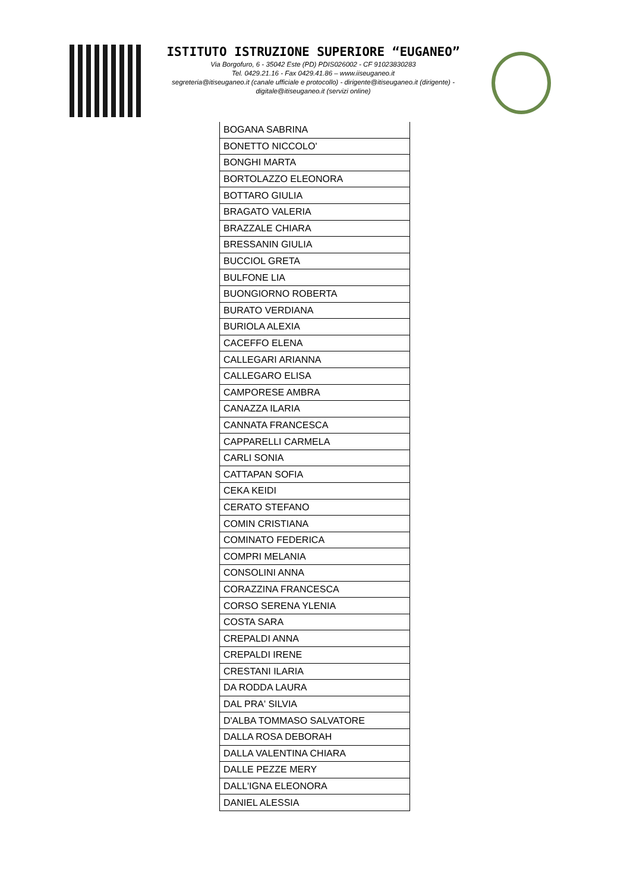ISTITUTO ISTRUZIONE SUPERIORE “EUGANEO”
Via Borgofuro, 6 - 35042 Este (PD) PDIS026002 - CF 91023830283
Tel. 0429.21.16 - Fax 0429.41.86 – www.iiseuganeo.it
segreteria@itiseuganeo.it (canale ufficiale e protocollo) - dirigente@itiseuganeo.it (dirigente) - digitale@itiseuganeo.it (servizi online)
| BOGANA SABRINA |
| BONETTO NICCOLO' |
| BONGHI MARTA |
| BORTOLAZZO ELEONORA |
| BOTTARO GIULIA |
| BRAGATO VALERIA |
| BRAZZALE CHIARA |
| BRESSANIN GIULIA |
| BUCCIOL GRETA |
| BULFONE LIA |
| BUONGIORNO ROBERTA |
| BURATO VERDIANA |
| BURIOLA ALEXIA |
| CACEFFO ELENA |
| CALLEGARI ARIANNA |
| CALLEGARO ELISA |
| CAMPORESE AMBRA |
| CANAZZA ILARIA |
| CANNATA FRANCESCA |
| CAPPARELLI CARMELA |
| CARLI SONIA |
| CATTAPAN SOFIA |
| CEKA KEIDI |
| CERATO STEFANO |
| COMIN CRISTIANA |
| COMINATO FEDERICA |
| COMPRI MELANIA |
| CONSOLINI ANNA |
| CORAZZINA FRANCESCA |
| CORSO SERENA YLENIA |
| COSTA SARA |
| CREPALDI ANNA |
| CREPALDI IRENE |
| CRESTANI ILARIA |
| DA RODDA LAURA |
| DAL PRA' SILVIA |
| D'ALBA TOMMASO SALVATORE |
| DALLA ROSA DEBORAH |
| DALLA VALENTINA CHIARA |
| DALLE PEZZE MERY |
| DALL'IGNA ELEONORA |
| DANIEL ALESSIA |